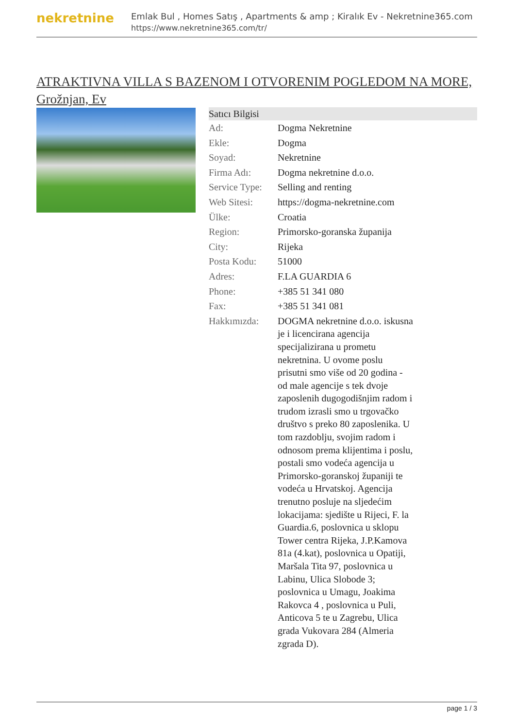nekretnine
Emlak Bul , Homes Satış , Apartments & amp ; Kiralık Ev - Nekretnine365.com
https://www.nekretnine365.com/tr/
ATRAKTIVNA VILLA S BAZENOM I OTVORENIM POGLEDOM NA MORE, Grožnjan, Ev
| Satıcı Bilgisi | | |
| --- | --- | --- |
| Ad: | Dogma Nekretnine | |
| Ekle: | Dogma | |
| Soyad: | Nekretnine | |
| Firma Adı: | Dogma nekretnine d.o.o. | |
| Service Type: | Selling and renting | |
| Web Sitesi: | https://dogma-nekretnine.com | |
| Ülke: | Croatia | |
| Region: | Primorsko-goranska županija | |
| City: | Rijeka | |
| Posta Kodu: | 51000 | |
| Adres: | F.LA GUARDIA 6 | |
| Phone: | +385 51 341 080 | |
| Fax: | +385 51 341 081 | |
| Hakkımızda: | DOGMA nekretnine d.o.o. iskusna je i licencirana agencija specijalizirana u prometu nekretnina. U ovome poslu prisutni smo više od 20 godina - od male agencije s tek dvoje zaposlenih dugogodišnjim radom i trudom izrasli smo u trgovačko društvo s preko 80 zaposlenika. U tom razdoblju, svojim radom i odnosom prema klijentima i poslu, postali smo vodeća agencija u Primorsko-goranskoj županiji te vodeća u Hrvatskoj. Agencija trenutno posluje na sljedećim lokacijama: sjedište u Rijeci, F. la Guardia.6, poslovnica u sklopu Tower centra Rijeka, J.P.Kamova 81a (4.kat), poslovnica u Opatiji, Maršala Tita 97, poslovnica u Labinu, Ulica Slobode 3; poslovnica u Umagu, Joakima Rakovca 4 , poslovnica u Puli, Anticova 5 te u Zagrebu, Ulica grada Vukovara 284 (Almeria zgrada D). | |
page 1 / 3